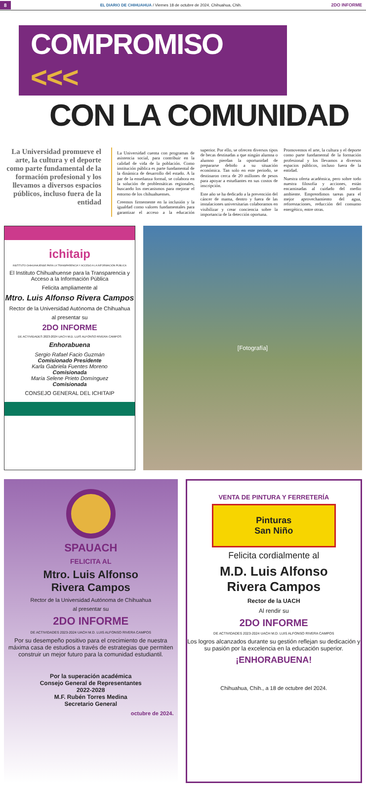8
EL DIARIO DE CHIHUAHUA / Viernes 18 de octubre de 2024, Chihuahua, Chih.
2DO INFORME
COMPROMISO <<<
CON LA COMUNIDAD
La Universidad promueve el arte, la cultura y el deporte como parte fundamental de la formación profesional y los llevamos a diversos espacios públicos, incluso fuera de la entidad
La Universidad cuenta con programas de asistencia social, para contribuir en la calidad de vida de la población. Como institución pública es parte fundamental de la dinámica de desarrollo del estado. A la par de la enseñanza formal, se colabora en la solución de problemáticas regionales, buscando los mecanismos para mejorar el entorno de los chihuahuenses.
Creemos firmemente en la inclusión y la igualdad como valores fundamentales para garantizar el acceso a la educación superior. Por ello, se ofrecen diversos tipos de becas destinadas a que ningún alumna o alumno pierdan la oportunidad de prepararse debido a su situación económica. Tan solo en este periodo, se destinaron cerca de 20 millones de pesos para apoyar a estudiantes en sus costos de inscripción.
Este año se ha dedicado a la prevención del cáncer de mama, dentro y fuera de las instalaciones universitarias colaboramos en visibilizar y crear conciencia sobre la importancia de la detección oportuna.
Promovemos el arte, la cultura y el deporte como parte fundamental de la formación profesional y los llevamos a diversos espacios públicos, incluso fuera de la entidad.
Nuestra oferta académica, pero sobre todo nuestra filosofía y acciones, están encaminadas al cuidado del medio ambiente. Emprendimos tareas para el mejor aprovechamiento del agua, reforestaciones, reducción del consumo energético, entre otras.
ichitaip
INSTITUTO CHIHUAHUENSE PARA LA TRANSPARENCIA Y ACCESO A LA INFORMACIÓN PÚBLICA
El Instituto Chihuahuense para la Transparencia y Acceso a la Información Pública
Felicita ampliamente al
Mtro. Luis Alfonso Rivera Campos
Rector de la Universidad Autónoma de Chihuahua
al presentar su
2DO INFORME
DE ACTIVIDADES 2023-2024 UACH M.D. LUIS ALFONSO RIVERA CAMPOS
Enhorabuena
Sergio Rafael Facio Guzmán
Comisionado Presidente
Karla Gabriela Fuentes Moreno
Comisionada
María Selene Prieto Domínguez
Comisionada
CONSEJO GENERAL DEL ICHITAIP
[Fotografía]
SPAUACH
FELICITA AL
Mtro. Luis Alfonso
Rivera Campos
Rector de la Universidad Autónoma de Chihuahua
al presentar su
2DO INFORME
DE ACTIVIDADES 2023-2024 UACH M.D. LUIS ALFONSO RIVERA CAMPOS
Por su desempeño positivo para el crecimiento de nuestra máxima casa de estudios a través de estrategias que permiten construir un mejor futuro para la comunidad estudiantil.
Por la superación académica
Consejo General de Representantes
2022-2028
M.F. Rubén Torres Medina
Secretario General
octubre de 2024.
VENTA DE PINTURA Y FERRETERÍA
Pinturas
San Niño
Felicita cordialmente al
M.D. Luis Alfonso
Rivera Campos
Rector de la UACH
Al rendir su
2DO INFORME
DE ACTIVIDADES 2023-2024 UACH M.D. LUIS ALFONSO RIVERA CAMPOS
Los logros alcanzados durante su gestión reflejan su dedicación y su pasión por la excelencia en la educación superior.
¡ENHORABUENA!
Chihuahua, Chih., a 18 de octubre del 2024.